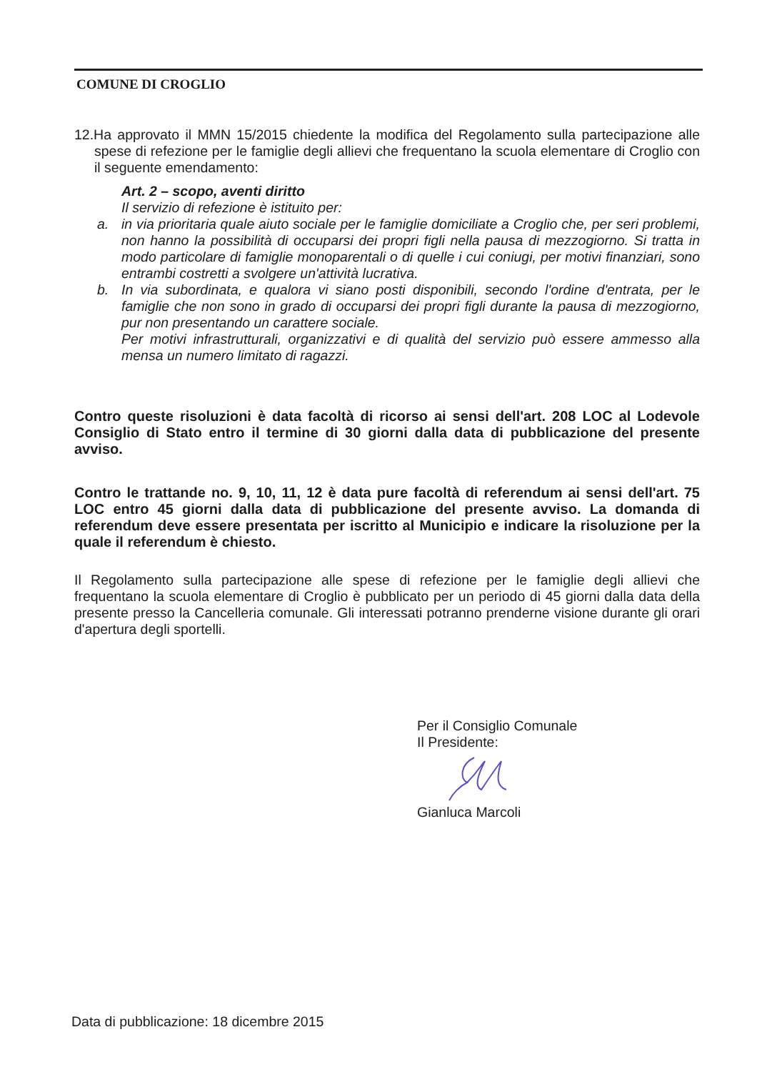COMUNE DI CROGLIO
12.Ha approvato il MMN 15/2015 chiedente la modifica del Regolamento sulla partecipazione alle spese di refezione per le famiglie degli allievi che frequentano la scuola elementare di Croglio con il seguente emendamento:
Art. 2 – scopo, aventi diritto
Il servizio di refezione è istituito per:
a. in via prioritaria quale aiuto sociale per le famiglie domiciliate a Croglio che, per seri problemi, non hanno la possibilità di occuparsi dei propri figli nella pausa di mezzogiorno. Si tratta in modo particolare di famiglie monoparentali o di quelle i cui coniugi, per motivi finanziari, sono entrambi costretti a svolgere un'attività lucrativa.
b. In via subordinata, e qualora vi siano posti disponibili, secondo l'ordine d'entrata, per le famiglie che non sono in grado di occuparsi dei propri figli durante la pausa di mezzogiorno, pur non presentando un carattere sociale.
Per motivi infrastrutturali, organizzativi e di qualità del servizio può essere ammesso alla mensa un numero limitato di ragazzi.
Contro queste risoluzioni è data facoltà di ricorso ai sensi dell'art. 208 LOC al Lodevole Consiglio di Stato entro il termine di 30 giorni dalla data di pubblicazione del presente avviso.
Contro le trattande no. 9, 10, 11, 12 è data pure facoltà di referendum ai sensi dell'art. 75 LOC entro 45 giorni dalla data di pubblicazione del presente avviso. La domanda di referendum deve essere presentata per iscritto al Municipio e indicare la risoluzione per la quale il referendum è chiesto.
Il Regolamento sulla partecipazione alle spese di refezione per le famiglie degli allievi che frequentano la scuola elementare di Croglio è pubblicato per un periodo di 45 giorni dalla data della presente presso la Cancelleria comunale. Gli interessati potranno prenderne visione durante gli orari d'apertura degli sportelli.
Per il Consiglio Comunale
Il Presidente: Gianluca Marcoli
Data di pubblicazione: 18 dicembre 2015